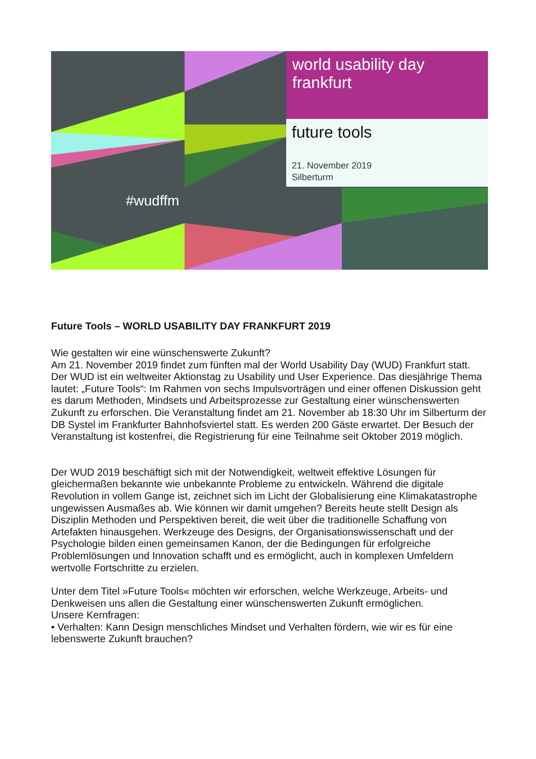world usability day
frankfurt
future tools
21. November 2019
Silberturm
#wudffm
Future Tools – WORLD USABILITY DAY FRANKFURT 2019
Wie gestalten wir eine wünschenswerte Zukunft?
Am 21. November 2019 findet zum fünften mal der World Usability Day (WUD) Frankfurt statt. Der WUD ist ein weltweiter Aktionstag zu Usability und User Experience. Das diesjährige Thema lautet: „Future Tools“: Im Rahmen von sechs Impulsvorträgen und einer offenen Diskussion geht es darum Methoden, Mindsets und Arbeitsprozesse zur Gestaltung einer wünschenswerten Zukunft zu erforschen. Die Veranstaltung findet am 21. November ab 18:30 Uhr im Silberturm der DB Systel im Frankfurter Bahnhofsviertel statt. Es werden 200 Gäste erwartet. Der Besuch der Veranstaltung ist kostenfrei, die Registrierung für eine Teilnahme seit Oktober 2019 möglich.
Der WUD 2019 beschäftigt sich mit der Notwendigkeit, weltweit effektive Lösungen für gleichermaßen bekannte wie unbekannte Probleme zu entwickeln. Während die digitale Revolution in vollem Gange ist, zeichnet sich im Licht der Globalisierung eine Klimakatastrophe ungewissen Ausmaßes ab. Wie können wir damit umgehen? Bereits heute stellt Design als Disziplin Methoden und Perspektiven bereit, die weit über die traditionelle Schaffung von Artefakten hinausgehen. Werkzeuge des Designs, der Organisationswissenschaft und der Psychologie bilden einen gemeinsamen Kanon, der die Bedingungen für erfolgreiche Problemlösungen und Innovation schafft und es ermöglicht, auch in komplexen Umfeldern wertvolle Fortschritte zu erzielen.
Unter dem Titel »Future Tools« möchten wir erforschen, welche Werkzeuge, Arbeits- und Denkweisen uns allen die Gestaltung einer wünschenswerten Zukunft ermöglichen.
Unsere Kernfragen:
• Verhalten: Kann Design menschliches Mindset und Verhalten fördern, wie wir es für eine lebenswerte Zukunft brauchen?